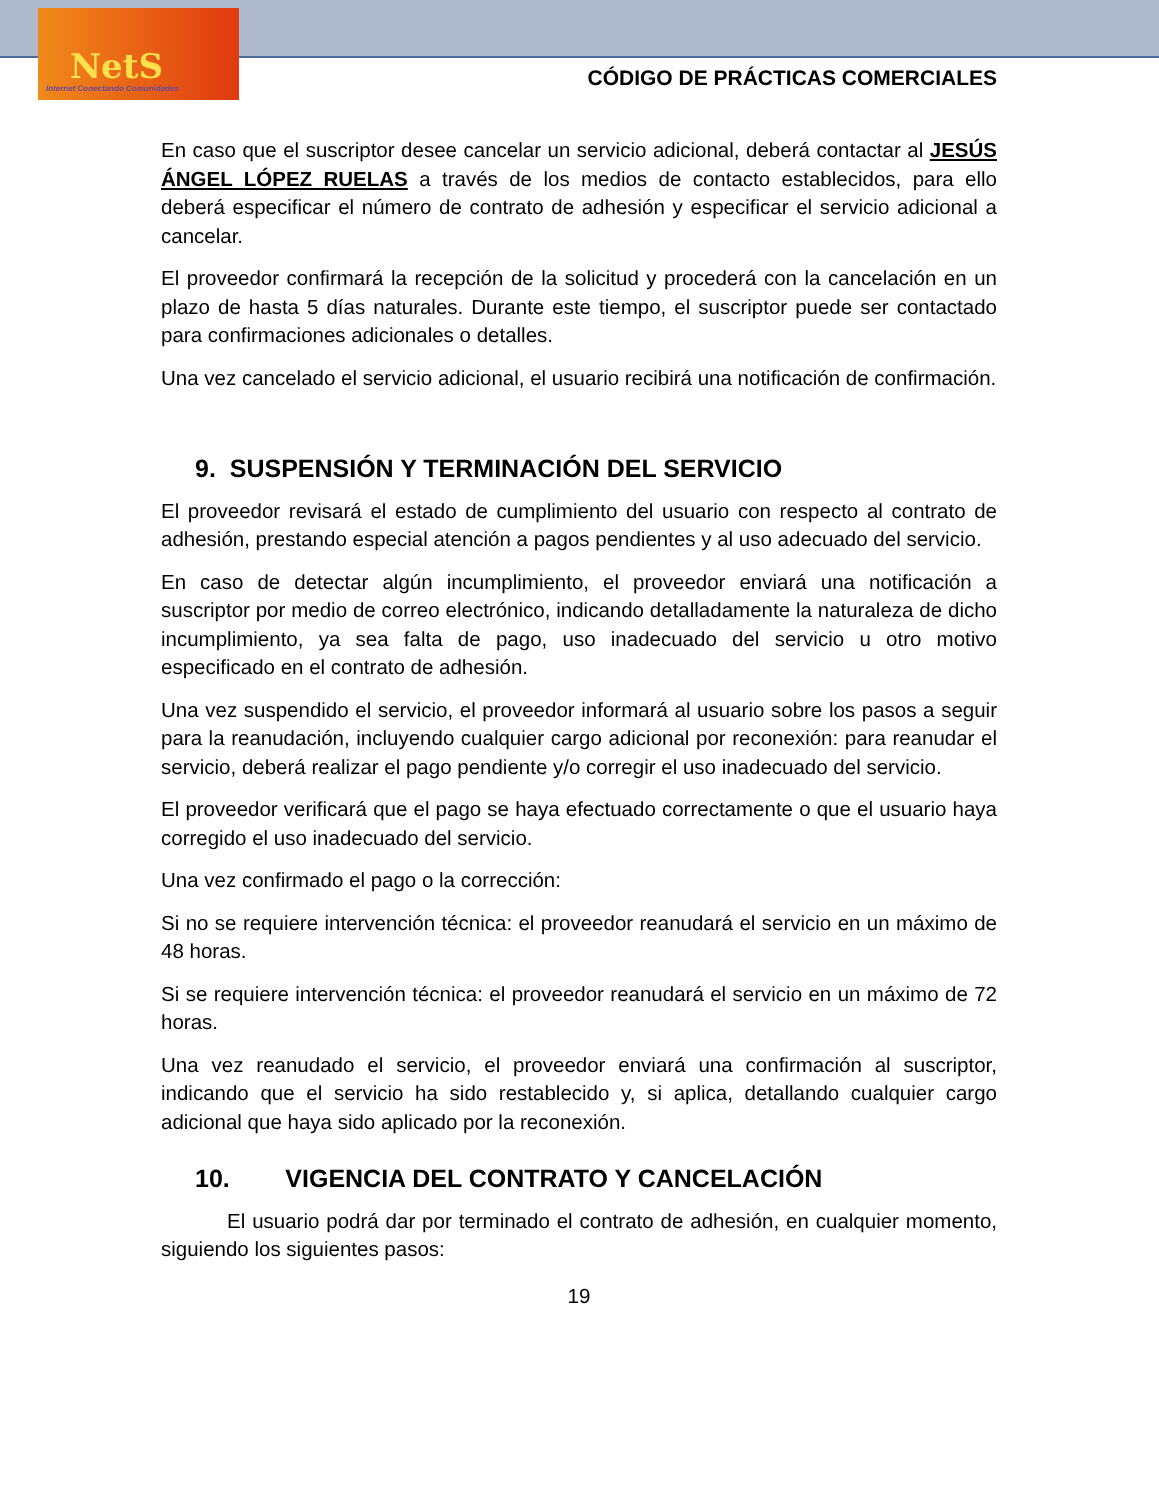NetS
Internet Conectando Comunidades
CÓDIGO DE PRÁCTICAS COMERCIALES
En caso que el suscriptor desee cancelar un servicio adicional, deberá contactar al JESÚS ÁNGEL LÓPEZ RUELAS a través de los medios de contacto establecidos, para ello deberá especificar el número de contrato de adhesión y especificar el servicio adicional a cancelar.
El proveedor confirmará la recepción de la solicitud y procederá con la cancelación en un plazo de hasta 5 días naturales. Durante este tiempo, el suscriptor puede ser contactado para confirmaciones adicionales o detalles.
Una vez cancelado el servicio adicional, el usuario recibirá una notificación de confirmación.
9. SUSPENSIÓN Y TERMINACIÓN DEL SERVICIO
El proveedor revisará el estado de cumplimiento del usuario con respecto al contrato de adhesión, prestando especial atención a pagos pendientes y al uso adecuado del servicio.
En caso de detectar algún incumplimiento, el proveedor enviará una notificación a suscriptor por medio de correo electrónico, indicando detalladamente la naturaleza de dicho incumplimiento, ya sea falta de pago, uso inadecuado del servicio u otro motivo especificado en el contrato de adhesión.
Una vez suspendido el servicio, el proveedor informará al usuario sobre los pasos a seguir para la reanudación, incluyendo cualquier cargo adicional por reconexión: para reanudar el servicio, deberá realizar el pago pendiente y/o corregir el uso inadecuado del servicio.
El proveedor verificará que el pago se haya efectuado correctamente o que el usuario haya corregido el uso inadecuado del servicio.
Una vez confirmado el pago o la corrección:
Si no se requiere intervención técnica: el proveedor reanudará el servicio en un máximo de 48 horas.
Si se requiere intervención técnica: el proveedor reanudará el servicio en un máximo de 72 horas.
Una vez reanudado el servicio, el proveedor enviará una confirmación al suscriptor, indicando que el servicio ha sido restablecido y, si aplica, detallando cualquier cargo adicional que haya sido aplicado por la reconexión.
10. VIGENCIA DEL CONTRATO Y CANCELACIÓN
El usuario podrá dar por terminado el contrato de adhesión, en cualquier momento, siguiendo los siguientes pasos:
19